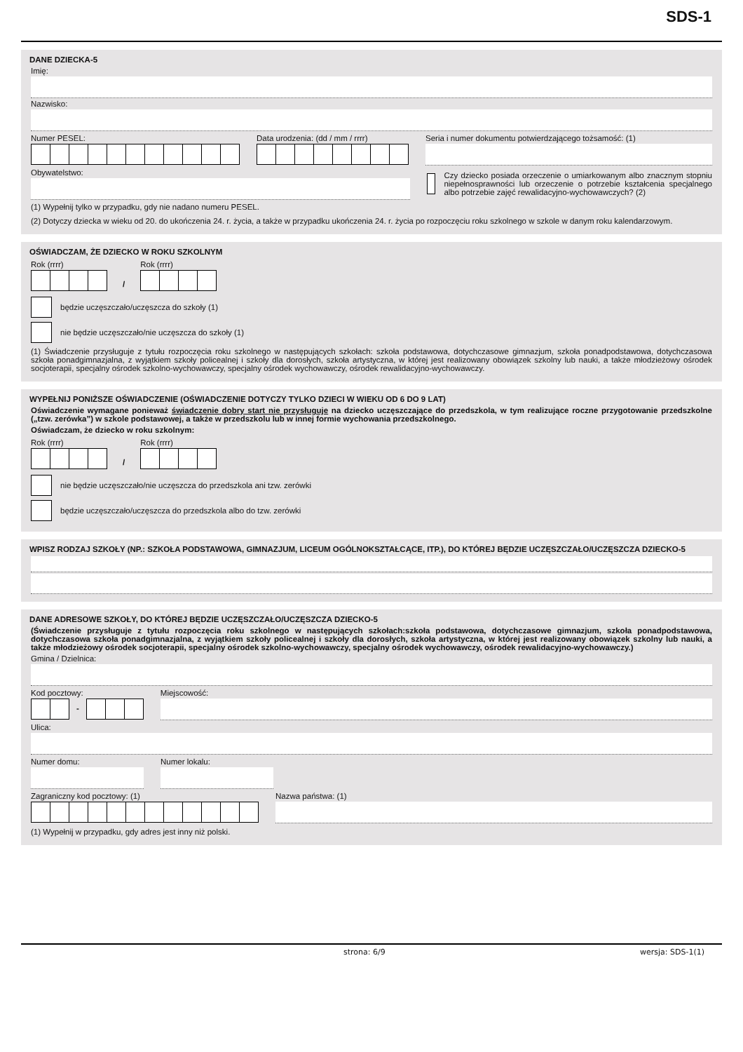SDS-1
DANE DZIECKA-5
Imię:
Nazwisko:
Numer PESEL: Data urodzenia: (dd / mm / rrrr)
Seria i numer dokumentu potwierdzającego tożsamość: (1)
Obywatelstwo:
(1) Wypełnij tylko w przypadku, gdy nie nadano numeru PESEL.
Czy dziecko posiada orzeczenie o umiarkowanym albo znacznym stopniu niepełnosprawności lub orzeczenie o potrzebie kształcenia specjalnego albo potrzebie zajęć rewalidacyjno-wychowawczych? (2)
(2) Dotyczy dziecka w wieku od 20. do ukończenia 24. r. życia, a także w przypadku ukończenia 24. r. życia po rozpoczęciu roku szkolnego w szkole w danym roku kalendarzowym.
OŚWIADCZAM, ŻE DZIECKO W ROKU SZKOLNYM
Rok (rrrr)
/
Rok (rrrr)
będzie uczęszczało/uczęszcza do szkoły (1)
nie będzie uczęszczało/nie uczęszcza do szkoły (1)
(1) Świadczenie przysługuje z tytułu rozpoczęcia roku szkolnego w następujących szkołach: szkoła podstawowa, dotychczasowe gimnazjum, szkoła ponadpodstawowa, dotychczasowa szkoła ponadgimnazjalna, z wyjątkiem szkoły policealnej i szkoły dla dorosłych, szkoła artystyczna, w której jest realizowany obowiązek szkolny lub nauki, a także młodzieżowy ośrodek socjoterapii, specjalny ośrodek szkolno-wychowawczy, specjalny ośrodek wychowawczy, ośrodek rewalidacyjno-wychowawczy.
WYPEŁNIJ PONIŻSZE OŚWIADCZENIE (OŚWIADCZENIE DOTYCZY TYLKO DZIECI W WIEKU OD 6 DO 9 LAT)
Oświadczenie wymagane ponieważ świadczenie dobry start nie przysługuje na dziecko uczęszczające do przedszkola, w tym realizujące roczne przygotowanie przedszkolne („tzw. zerówka”) w szkole podstawowej, a także w przedszkolu lub w innej formie wychowania przedszkolnego.
Oświadczam, że dziecko w roku szkolnym:
Rok (rrrr)
/
Rok (rrrr)
nie będzie uczęszczało/nie uczęszcza do przedszkola ani tzw. zerówki
będzie uczęszczało/uczęszcza do przedszkola albo do tzw. zerówki
WPISZ RODZAJ SZKOŁY (NP.: SZKOŁA PODSTAWOWA, GIMNAZJUM, LICEUM OGÓLNOKSZTAŁCĄCE, ITP.), DO KTÓREJ BĘDZIE UCZĘSZCZAŁO/UCZĘSZCZA DZIECKO-5
DANE ADRESOWE SZKOŁY, DO KTÓREJ BĘDZIE UCZĘSZCZAŁO/UCZĘSZCZA DZIECKO-5
(Świadczenie przysługuje z tytułu rozpoczęcia roku szkolnego w następujących szkołach:szkoła podstawowa, dotychczasowe gimnazjum, szkoła ponadpodstawowa, dotychczasowa szkoła ponadgimnazjalna, z wyjątkiem szkoły policealnej i szkoły dla dorosłych, szkoła artystyczna, w której jest realizowany obowiązek szkolny lub nauki, a także młodzieżowy ośrodek socjoterapii, specjalny ośrodek szkolno-wychowawczy, specjalny ośrodek wychowawczy, ośrodek rewalidacyjno-wychowawczy.)
Gmina / Dzielnica:
Kod pocztowy:
-
Miejscowość:
Ulica:
Numer domu: Numer lokalu:
Zagraniczny kod pocztowy: (1) Nazwa państwa: (1)
(1) Wypełnij w przypadku, gdy adres jest inny niż polski.
strona: 6/9 wersja: SDS-1(1)